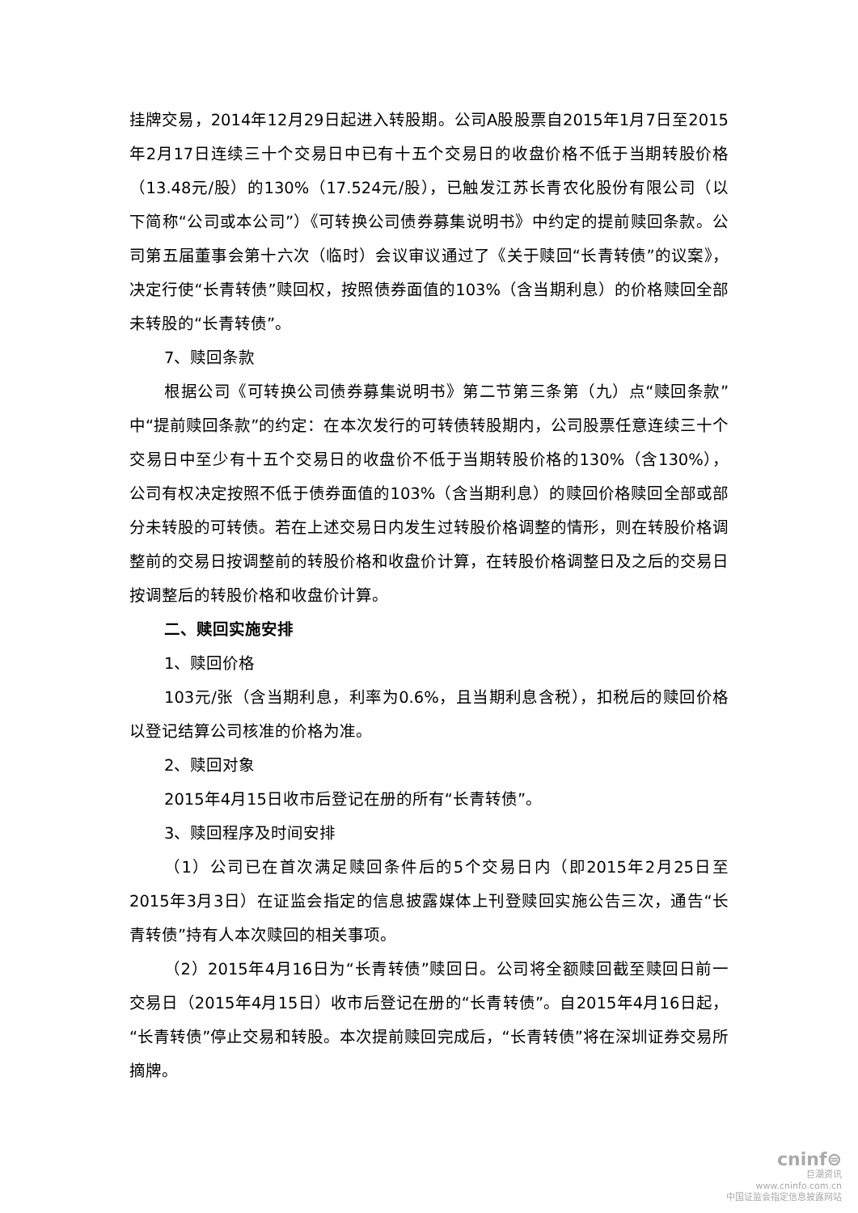挂牌交易，2014年12月29日起进入转股期。公司A股股票自2015年1月7日至2015年2月17日连续三十个交易日中已有十五个交易日的收盘价格不低于当期转股价格（13.48元/股）的130%（17.524元/股），已触发江苏长青农化股份有限公司（以下简称“公司或本公司”）《可转换公司债券募集说明书》中约定的提前赎回条款。公司第五届董事会第十六次（临时）会议审议通过了《关于赎回“长青转债”的议案》，决定行使“长青转债”赎回权，按照债券面值的103%（含当期利息）的价格赎回全部未转股的“长青转债”。
7、赎回条款
根据公司《可转换公司债券募集说明书》第二节第三条第（九）点“赎回条款”中“提前赎回条款”的约定：在本次发行的可转债转股期内，公司股票任意连续三十个交易日中至少有十五个交易日的收盘价不低于当期转股价格的130%（含130%），公司有权决定按照不低于债券面值的103%（含当期利息）的赎回价格赎回全部或部分未转股的可转债。若在上述交易日内发生过转股价格调整的情形，则在转股价格调整前的交易日按调整前的转股价格和收盘价计算，在转股价格调整日及之后的交易日按调整后的转股价格和收盘价计算。
二、赎回实施安排
1、赎回价格
103元/张（含当期利息，利率为0.6%，且当期利息含税），扣税后的赎回价格以登记结算公司核准的价格为准。
2、赎回对象
2015年4月15日收市后登记在册的所有“长青转债”。
3、赎回程序及时间安排
（1）公司已在首次满足赎回条件后的5个交易日内（即2015年2月25日至2015年3月3日）在证监会指定的信息披露媒体上刊登赎回实施公告三次，通告“长青转债”持有人本次赎回的相关事项。
（2）2015年4月16日为“长青转债”赎回日。公司将全额赎回截至赎回日前一交易日（2015年4月15日）收市后登记在册的“长青转债”。自2015年4月16日起，“长青转债”停止交易和转股。本次提前赎回完成后，“长青转债”将在深圳证券交易所摘牌。
cninf⊜
巨潮资讯
www.cninfo.com.cn
中国证监会指定信息披露网站